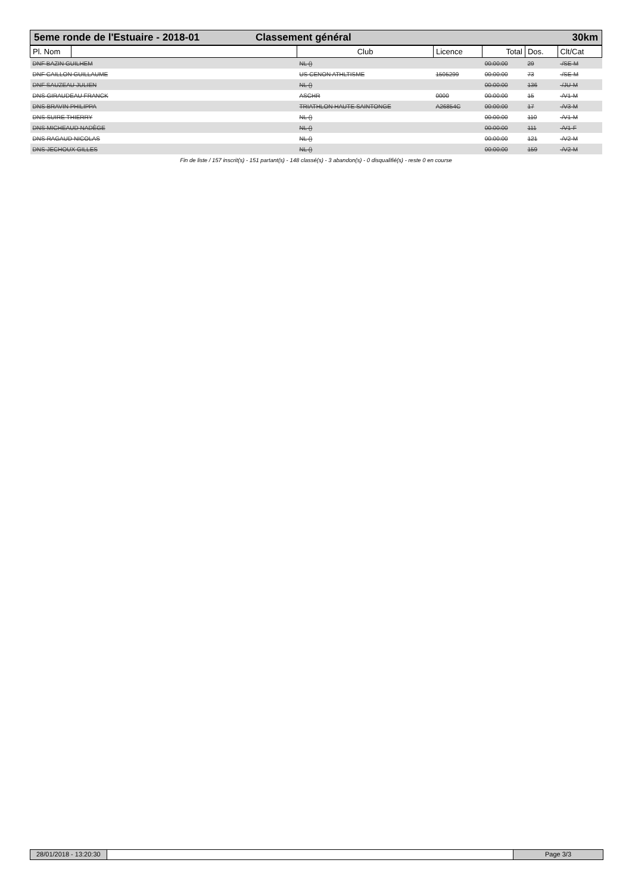5eme ronde de l'Estuaire - 2018-01 Classement général 30km
| Pl. Nom | | Club | Licence | Total | Dos. | Clt/Cat |
| --- | --- | --- | --- | --- | --- | --- |
| DNF BAZIN GUILHEM | | NL () | | 00:00:00 | 29 | -/SE-M |
| DNF CAILLON GUILLAUME | | US CENON ATHLTISME | 1505299 | 00:00:00 | 73 | -/SE-M |
| DNF SAUZEAU JULIEN | | NL () | | 00:00:00 | 136 | -/JU-M |
| DNS GIRAUDEAU FRANCK | | ASCHR | 0000 | 00:00:00 | 15 | -/V1-M |
| DNS BRAVIN PHILIPPA | | TRIATHLON HAUTE SAINTONGE | A26854C | 00:00:00 | 17 | -/V3-M |
| DNS SUIRE THIERRY | | NL () | | 00:00:00 | 110 | -/V1-M |
| DNS MICHEAUD NADÈGE | | NL () | | 00:00:00 | 111 | -/V1-F |
| DNS RAGAUD NICOLAS | | NL () | | 00:00:00 | 121 | -/V2-M |
| DNS JECHOUX GILLES | | NL () | | 00:00:00 | 159 | -/V2-M |
Fin de liste / 157 inscrit(s) - 151 partant(s) - 148 classé(s) - 3 abandon(s) - 0 disqualifié(s) - reste 0 en course
28/01/2018 - 13:20:30 Page 3/3